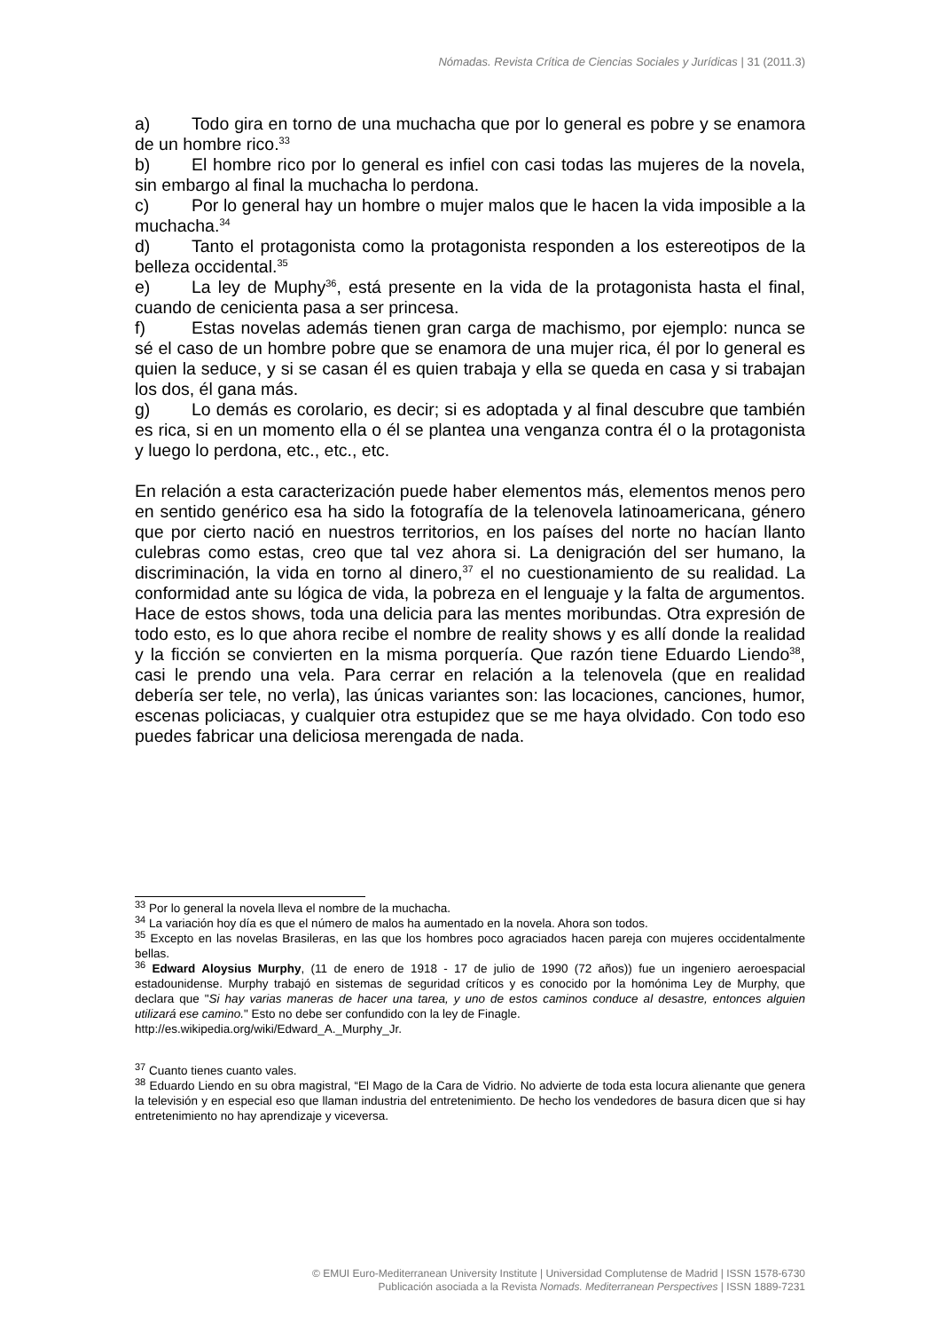Nómadas. Revista Crítica de Ciencias Sociales y Jurídicas | 31 (2011.3)
a) Todo gira en torno de una muchacha que por lo general es pobre y se enamora de un hombre rico.<sup>33</sup>
b) El hombre rico por lo general es infiel con casi todas las mujeres de la novela, sin embargo al final la muchacha lo perdona.
c) Por lo general hay un hombre o mujer malos que le hacen la vida imposible a la muchacha.<sup>34</sup>
d) Tanto el protagonista como la protagonista responden a los estereotipos de la belleza occidental.<sup>35</sup>
e) La ley de Muphy<sup>36</sup>, está presente en la vida de la protagonista hasta el final, cuando de cenicienta pasa a ser princesa.
f) Estas novelas además tienen gran carga de machismo, por ejemplo: nunca se sé el caso de un hombre pobre que se enamora de una mujer rica, él por lo general es quien la seduce, y si se casan él es quien trabaja y ella se queda en casa y si trabajan los dos, él gana más.
g) Lo demás es corolario, es decir; si es adoptada y al final descubre que también es rica, si en un momento ella o él se plantea una venganza contra él o la protagonista y luego lo perdona, etc., etc., etc.
En relación a esta caracterización puede haber elementos más, elementos menos pero en sentido genérico esa ha sido la fotografía de la telenovela latinoamericana, género que por cierto nació en nuestros territorios, en los países del norte no hacían llanto culebras como estas, creo que tal vez ahora si. La denigración del ser humano, la discriminación, la vida en torno al dinero,<sup>37</sup> el no cuestionamiento de su realidad. La conformidad ante su lógica de vida, la pobreza en el lenguaje y la falta de argumentos. Hace de estos shows, toda una delicia para las mentes moribundas. Otra expresión de todo esto, es lo que ahora recibe el nombre de reality shows y es allí donde la realidad y la ficción se convierten en la misma porquería. Que razón tiene Eduardo Liendo<sup>38</sup>, casi le prendo una vela. Para cerrar en relación a la telenovela (que en realidad debería ser tele, no verla), las únicas variantes son: las locaciones, canciones, humor, escenas policiacas, y cualquier otra estupidez que se me haya olvidado. Con todo eso puedes fabricar una deliciosa merengada de nada.
<sup>33</sup> Por lo general la novela lleva el nombre de la muchacha.
<sup>34</sup> La variación hoy día es que el número de malos ha aumentado en la novela. Ahora son todos.
<sup>35</sup> Excepto en las novelas Brasileras, en las que los hombres poco agraciados hacen pareja con mujeres occidentalmente bellas.
<sup>36</sup> Edward Aloysius Murphy, (11 de enero de 1918 - 17 de julio de 1990 (72 años)) fue un ingeniero aeroespacial estadounidense. Murphy trabajó en sistemas de seguridad críticos y es conocido por la homónima Ley de Murphy, que declara que "Si hay varias maneras de hacer una tarea, y uno de estos caminos conduce al desastre, entonces alguien utilizará ese camino." Esto no debe ser confundido con la ley de Finagle.
http://es.wikipedia.org/wiki/Edward_A._Murphy_Jr.
<sup>37</sup> Cuanto tienes cuanto vales.
<sup>38</sup> Eduardo Liendo en su obra magistral, “El Mago de la Cara de Vidrio. No advierte de toda esta locura alienante que genera la televisión y en especial eso que llaman industria del entretenimiento. De hecho los vendedores de basura dicen que si hay entretenimiento no hay aprendizaje y viceversa.
© EMUI Euro-Mediterranean University Institute | Universidad Complutense de Madrid | ISSN 1578-6730
Publicación asociada a la Revista Nomads. Mediterranean Perspectives | ISSN 1889-7231